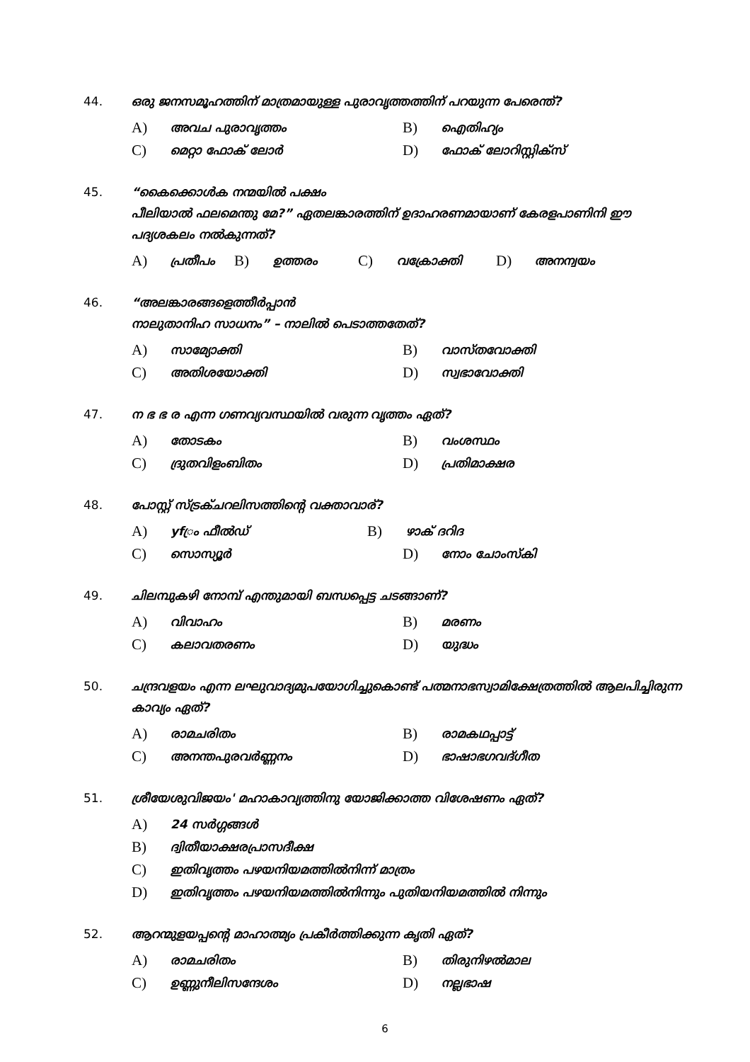44. ഒരു ജനസമൂഹത്തിന് മാത്രമായുള്ള പുരാവൃത്തത്തിന് പറയുന്ന പേരെന്ത്?
A) അവച പുരാവൃത്തം
B) ഐതിഹ്യം
C) മെറ്റാ ഫോക് ലോർ
D) ഫോക് ലോറിസ്റ്റിക്സ്
45. “കൈക്കൊൾക നന്മയിൽ പക്ഷം
പീലിയാൽ ഫലമെന്തു മേ?” ഏതലങ്കാരത്തിന് ഉദാഹരണമായാണ് കേരളപാണിനി ഈ പദ്യശകലം നൽകുന്നത്?
A) പ്രതീപം B) ഉത്തരം C) വക്രോക്തി D) അനന്വയം
46. “അലങ്കാരങ്ങളെത്തീർപ്പാൻ
നാലുതാനിഹ സാധനം” – നാലിൽ പെടാത്തതേത്?
A) സാമ്യോക്തി
B) വാസ്തവോക്തി
C) അതിശയോക്തി
D) സ്വഭാവോക്തി
47. ന ഭ ഭ ര എന്ന ഗണവ്യവസ്ഥയിൽ വരുന്ന വൃത്തം ഏത്?
A) തോടകം
B) വംശസ്ഥം
C) ദ്രുതവിളംബിതം
D) പ്രതിമാക്ഷര
48. പോസ്റ്റ് സ്ട്രക്ചറലിസത്തിന്റെ വക്താവാര്?
A) yf്രം ഫീൽഡ്
B) ഴാക് ദറിദ
C) സൊസ്യൂർ
D) നോം ചോംസ്കി
49. ചിലമ്പുകഴി നോമ്പ് എന്തുമായി ബന്ധപ്പെട്ട ചടങ്ങാണ്?
A) വിവാഹം
B) മരണം
C) കലാവതരണം
D) യുദ്ധം
50. ചന്ദ്രവളയം എന്ന ലഘുവാദ്യമുപയോഗിച്ചുകൊണ്ട് പത്മനാഭസ്വാമിക്ഷേത്രത്തിൽ ആലപിച്ചിരുന്ന കാവ്യം ഏത്?
A) രാമചരിതം
B) രാമകഥപ്പാട്ട്
C) അനന്തപുരവർണ്ണനം
D) ഭാഷാഭഗവദ്ഗീത
51. ശ്രീയേശുവിജയം' മഹാകാവ്യത്തിനു യോജിക്കാത്ത വിശേഷണം ഏത്?
A) 24 സർഗ്ഗങ്ങൾ
B) ദ്വിതീയാക്ഷരപ്രാസദീക്ഷ
C) ഇതിവൃത്തം പഴയനിയമത്തിൽനിന്ന് മാത്രം
D) ഇതിവൃത്തം പഴയനിയമത്തിൽനിന്നും പുതിയനിയമത്തിൽ നിന്നും
52. ആറന്മുളയപ്പന്റെ മാഹാത്മ്യം പ്രകീർത്തിക്കുന്ന കൃതി ഏത്?
A) രാമചരിതം
B) തിരുനിഴൽമാല
C) ഉണ്ണുനീലിസന്ദേശം
D) നല്ലഭാഷ
6